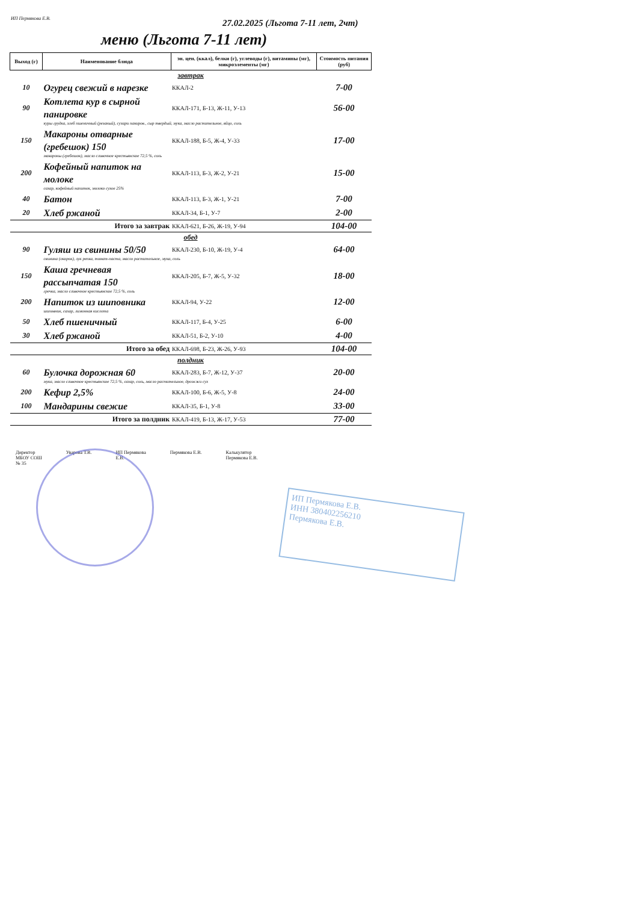ИП Пермякова Е.В.
27.02.2025 (Льгота 7-11 лет, 2чт)
меню (Льгота 7-11 лет)
| Выход (г) | Наименование блюда | эн. цен. (ккал), белки (г), углеводы (г), витамины (мг), микроэлементы (мг) | Стоимость питания (руб) |
| --- | --- | --- | --- |
| завтрак | | | |
| 10 | Огурец свежий в нарезке | ККАЛ-2 | 7-00 |
| 90 | Котлета кур в сырной панировке | ККАЛ-171, Б-13, Ж-11, У-13 | 56-00 |
| куры грудка, хлеб пшеничный (резаный), сухари паниров., сыр твердый, мука, масло растительное, яйцо, соль | | | |
| 150 | Макароны отварные (гребешок) 150 | ККАЛ-188, Б-5, Ж-4, У-33 | 17-00 |
| макароны (гребешок), масло сливочное крестьянское 72,5 %, соль | | | |
| 200 | Кофейный напиток на молоке | ККАЛ-113, Б-3, Ж-2, У-21 | 15-00 |
| сахар, кофейный напиток, молоко сухое 25% | | | |
| 40 | Батон | ККАЛ-113, Б-3, Ж-1, У-21 | 7-00 |
| 20 | Хлеб ржаной | ККАЛ-34, Б-1, У-7 | 2-00 |
| | Итого за завтрак | ККАЛ-621, Б-26, Ж-19, У-94 | 104-00 |
| обед | | | |
| 90 | Гуляш из свинины 50/50 | ККАЛ-230, Б-10, Ж-19, У-4 | 64-00 |
| свинина (окорок), лук репка, томат-паста, масло растительное, мука, соль | | | |
| 150 | Каша гречневая рассыпчатая 150 | ККАЛ-205, Б-7, Ж-5, У-32 | 18-00 |
| гречка, масло сливочное крестьянское 72,5 %, соль | | | |
| 200 | Напиток из шиповника | ККАЛ-94, У-22 | 12-00 |
| шиповник, сахар, лимонная кислота | | | |
| 50 | Хлеб пшеничный | ККАЛ-117, Б-4, У-25 | 6-00 |
| 30 | Хлеб ржаной | ККАЛ-51, Б-2, У-10 | 4-00 |
| | Итого за обед | ККАЛ-698, Б-23, Ж-26, У-93 | 104-00 |
| полдник | | | |
| 60 | Булочка дорожная 60 | ККАЛ-283, Б-7, Ж-12, У-37 | 20-00 |
| мука, масло сливочное крестьянское 72,5 %, сахар, соль, масло растительное, дрожжи сух | | | |
| 200 | Кефир 2,5% | ККАЛ-100, Б-6, Ж-5, У-8 | 24-00 |
| 100 | Мандарины свежие | ККАЛ-35, Б-1, У-8 | 33-00 |
| | Итого за полдник | ККАЛ-419, Б-13, Ж-17, У-53 | 77-00 |
Директор
МБОУ СОШ
№ 35
Уварова Т.В. ИП Пермякова
Е.В.
Пермякова Е.В. Калькулятор
Пермякова Е.В.
ИП Пермякова Е.В.
ИНН 380402256210
Пермякова Е.В.